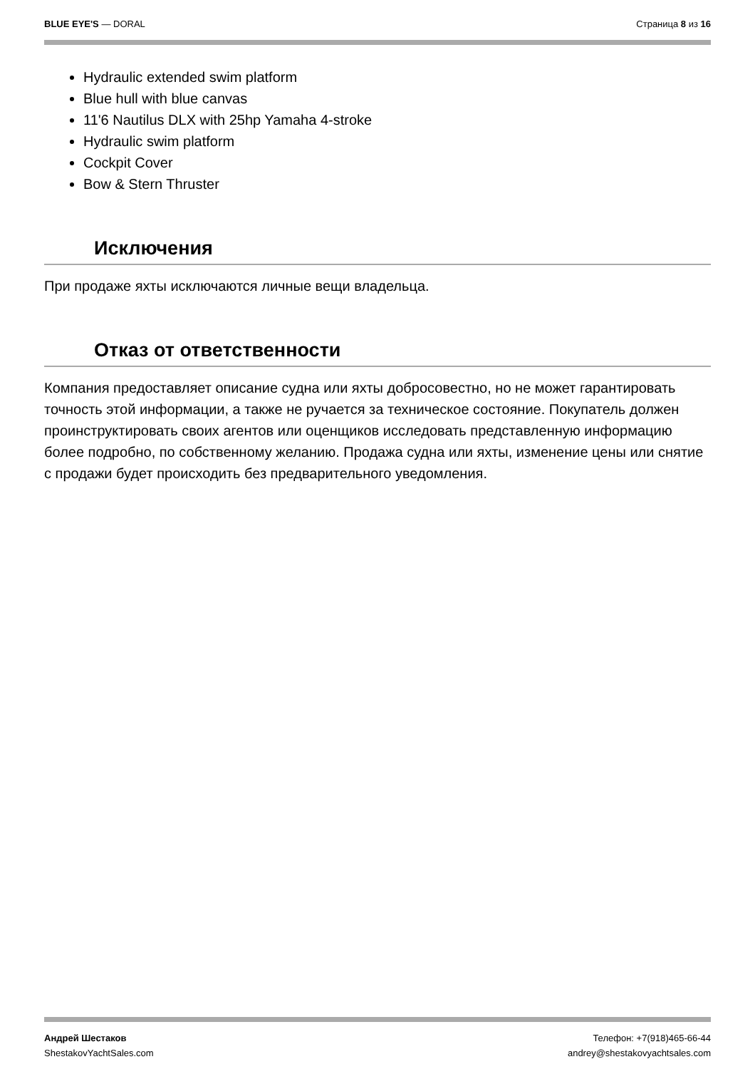BLUE EYE'S — DORAL Страница 8 из 16
Hydraulic extended swim platform
Blue hull with blue canvas
11'6 Nautilus DLX with 25hp Yamaha 4-stroke
Hydraulic swim platform
Cockpit Cover
Bow & Stern Thruster
Исключения
При продаже яхты исключаются личные вещи владельца.
Отказ от ответственности
Компания предоставляет описание судна или яхты добросовестно, но не может гарантировать точность этой информации, а также не ручается за техническое состояние. Покупатель должен проинструктировать своих агентов или оценщиков исследовать представленную информацию более подробно, по собственному желанию. Продажа судна или яхты, изменение цены или снятие с продажи будет происходить без предварительного уведомления.
Андрей Шестаков
ShestakovYachtSales.com
Телефон: +7(918)465-66-44
andrey@shestakovyachtsales.com